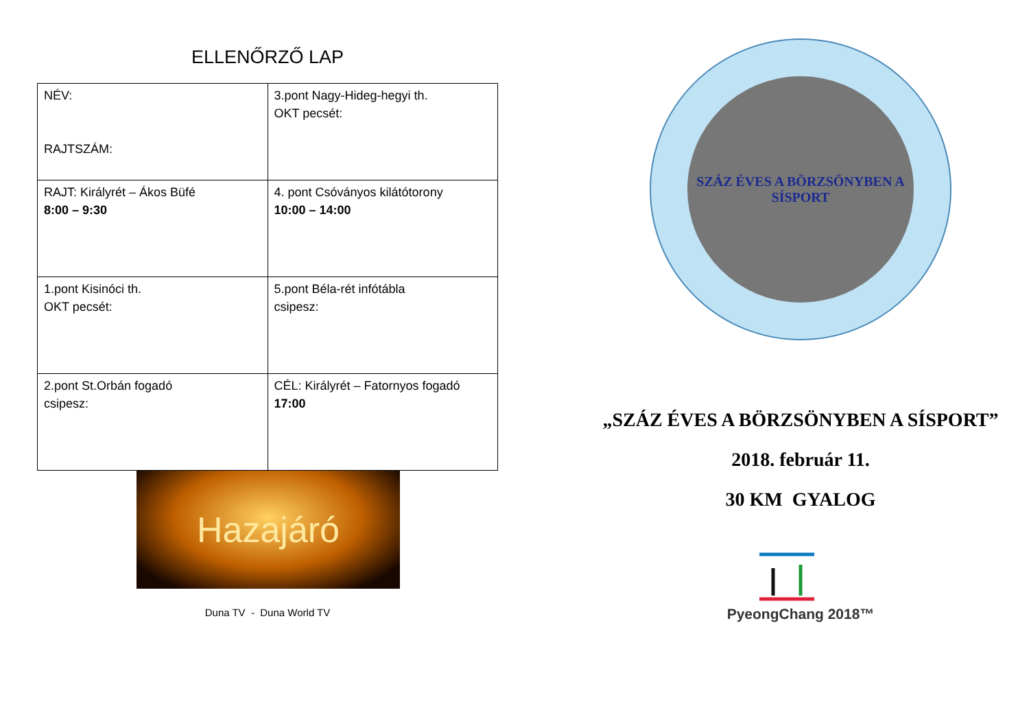ELLENŐRZŐ LAP
| NÉV: RAJTSZÁM: | 3.pont Nagy-Hideg-hegyi th. OKT pecsét: |
| RAJT: Királyrét – Ákos Büfé 8:00 – 9:30 | 4. pont Csóványos kilátótorony 10:00 – 14:00 |
| 1.pont Kisinóci th. OKT pecsét: | 5.pont Béla-rét infótábla csipesz: |
| 2.pont St.Orbán fogadó csipesz: | CÉL: Királyrét – Fatornyos fogadó 17:00 |
Hazajáró
Duna TV - Duna World TV
SZÁZ ÉVES A BÖRZSÖNYBEN A SÍSPORT
„SZÁZ ÉVES A BÖRZSÖNYBEN A SÍSPORT”
2018. február 11.
30 KM GYALOG
PyeongChang 2018™